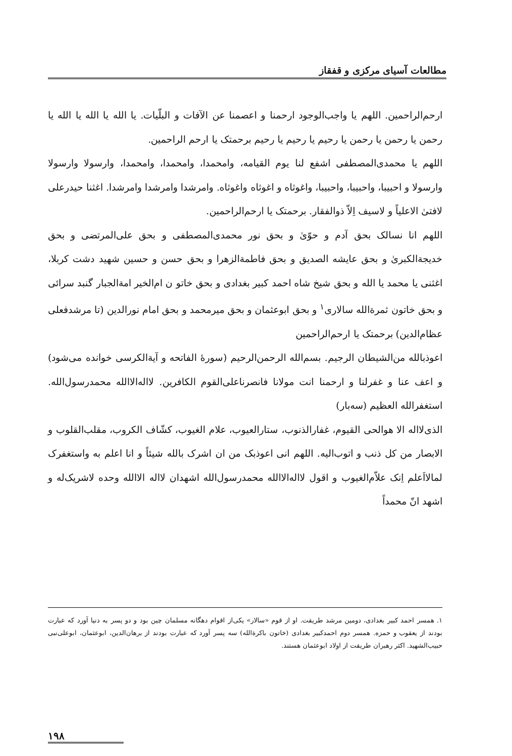مطالعات آسیای مرکزی و قفقاز
ارحم‌الراحمین. اللهم یا واجب‌الوجود ارحمنا و اعصمنا عن الآفات و البلّیات. یا الله یا الله یا الله یا رحمن یا رحمن یا رحمن یا رحیم یا رحیم یا رحیم برحمتک یا ارحم الراحمین.
اللهم یا محمدی‌المصطفی اشفع لنا یوم القیامه، وامحمدا، وامحمدا، وامحمدا، وارسولا وارسولا وارسولا و احبیبا، واحبیبا، واحبیبا، واغوثاه و اغوثاه واغوثاه. وامرشدا وامرشدا وامرشدا. اغثنا حیدرعلی لافتیٰ الاعلیاً و لاسیف اِلاّ ذوالفقار. برحمتک یا ارحم‌الراحمین.
اللهم انا نسالک بحق آدم و حوّیٰ و بحق نور محمدی‌المصطفی و بحق علی‌المرتضی و بحق خدیجة‌الکبریٰ و بحق عایشه الصدیق و بحق فاطمة‌الزهرا و بحق حسن و حسین شهید دشت کربلا، اغثنی یا محمد یا الله و بحق شیخ شاه احمد کبیر بغدادی و بحق خاتو ن ام‌الخیر امة‌الجبار گنبد سرائی و بحق خاتون ثمرة‌الله سالاری<sup>۱</sup> و بحق ابوعثمان و بحق میرمحمد و بحق امام نورالدین (تا مرشدفعلی عظام‌الدین) برحمتک یا ارحم‌الراحمین
اعوذبالله من‌الشیطان الرجیم. بسم‌الله الرحمن‌الرحیم (سورهٔ الفاتحه و آیة‌الکرسی خوانده می‌شود) و اعف عنا و غفرلنا و ارحمنا انت مولانا فانصرناعلی‌القوم الکافرین. لااله‌الاالله محمدرسول‌الله. استغفرالله العظیم (سه‌بار)
الذی‌لااله الا هوالحی القیوم، غفارالذنوب، ستارالعیوب، علام الغیوب، کشّاف الکروب، مقلب‌القلوب و الابصار من کل ذنب و اتوب‌الیه. اللهم انی اعوذبک من ان اشرک بالله شیئاً و انا اعلم به واستغفرک لمالااَعلم اِنک علاّم‌الغیوب و اقول لااله‌الاالله محمدرسول‌الله اشهدان لااله الاالله وحده لاشریک‌له و اشهد انّ محمداً
۱. همسر احمد کبیر بغدادی، دومین مرشد طریقت. او از قوم «سالار» یکی‌از اقوام دهگانه مسلمان چین بود و دو پسر به دنیا آورد که عبارت بودند از یعقوب و حمزه. همسر دوم احمدکبیر بغدادی (خاتون باکرةالله) سه پسر آورد که عبارت بودند از برهان‌الدین، ابوعثمان، ابوعلی‌نبی حبیب‌الشهید. اکثر رهبران طریقت از اولاد ابوعثمان هستند.
۱۹۸